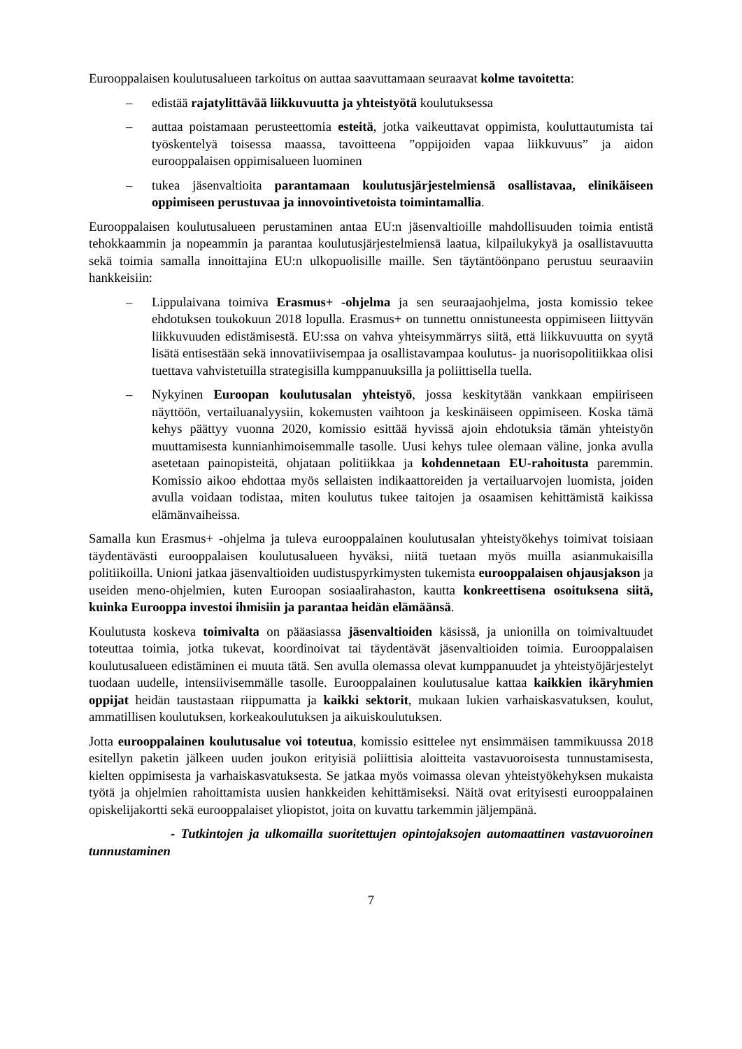Eurooppalaisen koulutusalueen tarkoitus on auttaa saavuttamaan seuraavat kolme tavoitetta:
– edistää rajatylittävää liikkuvuutta ja yhteistyötä koulutuksessa
– auttaa poistamaan perusteettomia esteitä, jotka vaikeuttavat oppimista, kouluttautumista tai työskentelyä toisessa maassa, tavoitteena ”oppijoiden vapaa liikkuvuus” ja aidon eurooppalaisen oppimisalueen luominen
– tukea jäsenvaltioita parantamaan koulutusjärjestelmiensä osallistavaa, elinikäiseen oppimiseen perustuvaa ja innovointivetoista toimintamallia.
Eurooppalaisen koulutusalueen perustaminen antaa EU:n jäsenvaltioille mahdollisuuden toimia entistä tehokkaammin ja nopeammin ja parantaa koulutusjärjestelmiensä laatua, kilpailukykyä ja osallistavuutta sekä toimia samalla innoittajina EU:n ulkopuolisille maille. Sen täytäntöönpano perustuu seuraaviin hankkeisiin:
– Lippulaivana toimiva Erasmus+ -ohjelma ja sen seuraajaohjelma, josta komissio tekee ehdotuksen toukokuun 2018 lopulla. Erasmus+ on tunnettu onnistuneesta oppimiseen liittyvän liikkuvuuden edistämisestä. EU:ssa on vahva yhteisymmärrys siitä, että liikkuvuutta on syytä lisätä entisestään sekä innovatiivisempaa ja osallistavampaa koulutus- ja nuorisopolitiikkaa olisi tuettava vahvistetuilla strategisilla kumppanuuksilla ja poliittisella tuella.
– Nykyinen Euroopan koulutusalan yhteistyö, jossa keskitytään vankkaan empiiriseen näyttöön, vertailuanalyysiin, kokemusten vaihtoon ja keskinäiseen oppimiseen. Koska tämä kehys päättyy vuonna 2020, komissio esittää hyvissä ajoin ehdotuksia tämän yhteistyön muuttamisesta kunnianhimoisemmalle tasolle. Uusi kehys tulee olemaan väline, jonka avulla asetetaan painopisteitä, ohjataan politiikkaa ja kohdennetaan EU-rahoitusta paremmin. Komissio aikoo ehdottaa myös sellaisten indikaattoreiden ja vertailuarvojen luomista, joiden avulla voidaan todistaa, miten koulutus tukee taitojen ja osaamisen kehittämistä kaikissa elämänvaiheissa.
Samalla kun Erasmus+ -ohjelma ja tuleva eurooppalainen koulutusalan yhteistyökehys toimivat toisiaan täydentävästi eurooppalaisen koulutusalueen hyväksi, niitä tuetaan myös muilla asianmukaisilla politiikoilla. Unioni jatkaa jäsenvaltioiden uudistuspyrkimysten tukemista eurooppalaisen ohjausjakson ja useiden meno-ohjelmien, kuten Euroopan sosiaalirahaston, kautta konkreettisena osoituksena siitä, kuinka Eurooppa investoi ihmisiin ja parantaa heidän elämäänsä.
Koulutusta koskeva toimivalta on pääasiassa jäsenvaltioiden käsissä, ja unionilla on toimivaltuudet toteuttaa toimia, jotka tukevat, koordinoivat tai täydentävät jäsenvaltioiden toimia. Eurooppalaisen koulutusalueen edistäminen ei muuta tätä. Sen avulla olemassa olevat kumppanuudet ja yhteistyöjärjestelyt tuodaan uudelle, intensiivisemmälle tasolle. Eurooppalainen koulutusalue kattaa kaikkien ikäryhmien oppijat heidän taustastaan riippumatta ja kaikki sektorit, mukaan lukien varhaiskasvatuksen, koulut, ammatillisen koulutuksen, korkeakoulutuksen ja aikuiskoulutuksen.
Jotta eurooppalainen koulutusalue voi toteutua, komissio esittelee nyt ensimmäisen tammikuussa 2018 esitellyn paketin jälkeen uuden joukon erityisiä poliittisia aloitteita vastavuoroisesta tunnustamisesta, kielten oppimisesta ja varhaiskasvatuksesta. Se jatkaa myös voimassa olevan yhteistyökehyksen mukaista työtä ja ohjelmien rahoittamista uusien hankkeiden kehittämiseksi. Näitä ovat erityisesti eurooppalainen opiskelijakortti sekä eurooppalaiset yliopistot, joita on kuvattu tarkemmin jäljempänä.
- Tutkintojen ja ulkomailla suoritettujen opintojaksojen automaattinen vastavuoroinen tunnustaminen
7